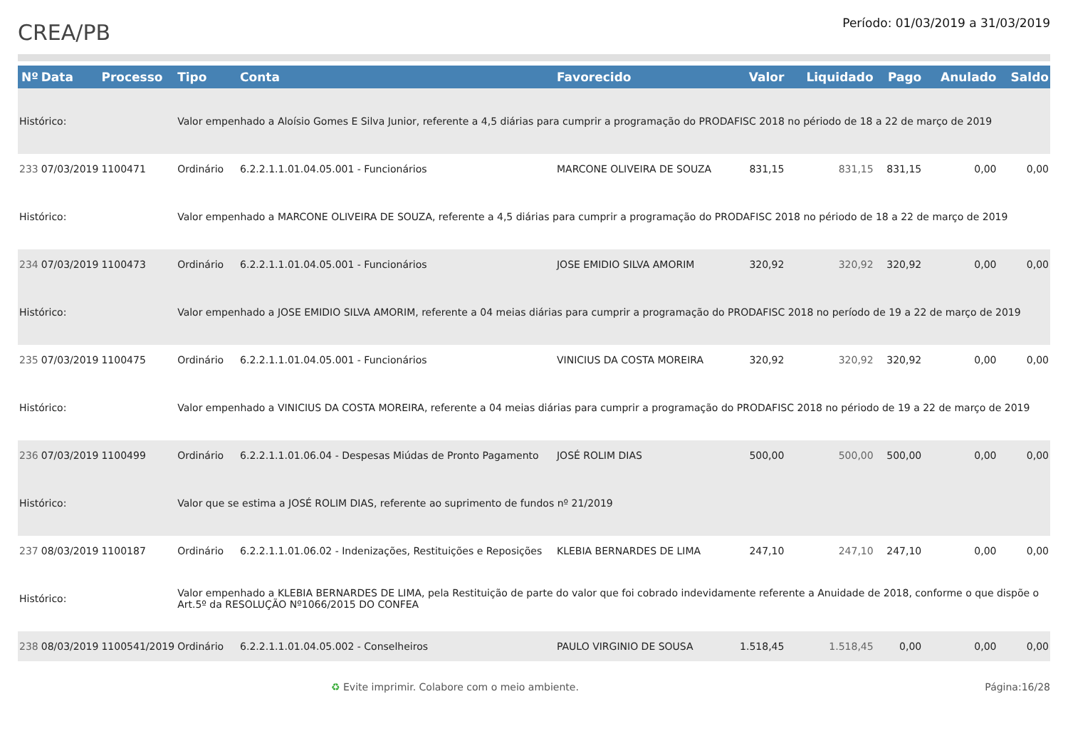CREA/PB
Período: 01/03/2019 a 31/03/2019
| Nº | Data | Processo | Tipo | Conta | Favorecido | Valor | Liquidado | Pago | Anulado | Saldo |
| --- | --- | --- | --- | --- | --- | --- | --- | --- | --- | --- |
| Histórico: | | | Valor empenhado a Aloísio Gomes E Silva Junior, referente a 4,5 diárias para cumprir a programação do PRODAFISC 2018 no périodo de 18 a 22 de março de 2019 | | | | | | | |
| 233 | 07/03/2019 | 1100471 | Ordinário | 6.2.2.1.1.01.04.05.001 - Funcionários | MARCONE OLIVEIRA DE SOUZA | 831,15 | 831,15 | 831,15 | 0,00 | 0,00 |
| Histórico: | | | Valor empenhado a MARCONE OLIVEIRA DE SOUZA, referente a 4,5 diárias para cumprir a programação do PRODAFISC 2018 no périodo de 18 a 22 de março de 2019 | | | | | | | |
| 234 | 07/03/2019 | 1100473 | Ordinário | 6.2.2.1.1.01.04.05.001 - Funcionários | JOSE EMIDIO SILVA AMORIM | 320,92 | 320,92 | 320,92 | 0,00 | 0,00 |
| Histórico: | | | Valor empenhado a JOSE EMIDIO SILVA AMORIM, referente a 04 meias diárias para cumprir a programação do PRODAFISC 2018 no período de 19 a 22 de março de 2019 | | | | | | | |
| 235 | 07/03/2019 | 1100475 | Ordinário | 6.2.2.1.1.01.04.05.001 - Funcionários | VINICIUS DA COSTA MOREIRA | 320,92 | 320,92 | 320,92 | 0,00 | 0,00 |
| Histórico: | | | Valor empenhado a VINICIUS DA COSTA MOREIRA, referente a 04 meias diárias para cumprir a programação do PRODAFISC 2018 no périodo de 19 a 22 de março de 2019 | | | | | | | |
| 236 | 07/03/2019 | 1100499 | Ordinário | 6.2.2.1.1.01.06.04 - Despesas Miúdas de Pronto Pagamento | JOSÉ ROLIM DIAS | 500,00 | 500,00 | 500,00 | 0,00 | 0,00 |
| Histórico: | | | Valor que se estima a JOSÉ ROLIM DIAS, referente ao suprimento de fundos nº 21/2019 | | | | | | | |
| 237 | 08/03/2019 | 1100187 | Ordinário | 6.2.2.1.1.01.06.02 - Indenizações, Restituições e Reposições | KLEBIA BERNARDES DE LIMA | 247,10 | 247,10 | 247,10 | 0,00 | 0,00 |
| Histórico: | | | Valor empenhado a KLEBIA BERNARDES DE LIMA, pela Restituição de parte do valor que foi cobrado indevidamente referente a Anuidade de 2018, conforme o que dispõe o Art.5º da RESOLUÇÃO Nº1066/2015 DO CONFEA | | | | | | | |
| 238 | 08/03/2019 | 1100541/2019 | Ordinário | 6.2.2.1.1.01.04.05.002 - Conselheiros | PAULO VIRGINIO DE SOUSA | 1.518,45 | 1.518,45 | 0,00 | 0,00 | 0,00 |
♻ Evite imprimir. Colabore com o meio ambiente. Página:16/28